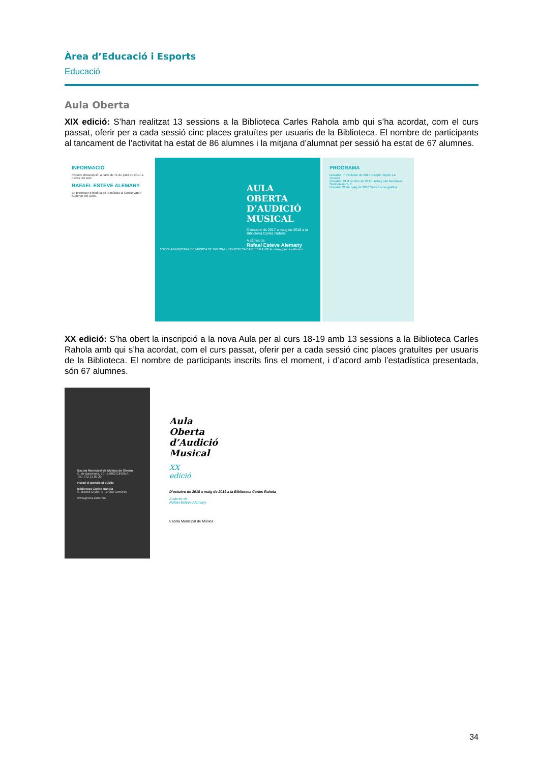Àrea d’Educació i Esports
Educació
Aula Oberta
XIX edició: S’han realitzat 13 sessions a la Biblioteca Carles Rahola amb qui s’ha acordat, com el curs passat, oferir per a cada sessió cinc places gratuïtes per usuaris de la Biblioteca. El nombre de participants al tancament de l’activitat ha estat de 86 alumnes i la mitjana d’alumnat per sessió ha estat de 67 alumnes.
INFORMACIÓ
Període d’inscripció: a partir de l’1 de juliol de 2017 a través del web.
RAFAEL ESTEVE ALEMANY
És professor d’història de la música al Conservatori Superior del Liceu.
AULA
OBERTA
D’AUDICIÓ
MUSICAL
D’octubre de 2017 a maig de 2018 a la Biblioteca Carles Rahola
A càrrec de
Rafael Esteve Alemany
ESCOLA MUNICIPAL DE MÚSICA DE GIRONA · BIBLIOTECA CARLES RAHOLA · www.girona.cat/emm
PROGRAMA
Dissabte, 7 d’octubre de 2017 Joseph Haydn, La Creació
Dissabte, 21 d’octubre de 2017 Ludwig van Beethoven, Simfonia núm. 6
Dissabte 26 de maig de 2018 Sessió monogràfica
XX edició: S’ha obert la inscripció a la nova Aula per al curs 18-19 amb 13 sessions a la Biblioteca Carles Rahola amb qui s’ha acordat, com el curs passat, oferir per a cada sessió cinc places gratuïtes per usuaris de la Biblioteca. El nombre de participants inscrits fins el moment, i d’acord amb l’estadística presentada, són 67 alumnes.
Escola Municipal de Música de Girona
C. de Barcelona, 70 - 17002 GIRONA
Tel.: 972 21 00 30
Horari d’atenció al públic
Biblioteca Carles Rahola
C. d’Emili Grahit, 4 - 17002 GIRONA
www.girona.cat/emm
Aula
Oberta
d’Audició
Musical
XX
edició
D’octubre de 2018 a maig de 2019 a la Biblioteca Carles Rahola
A càrrec de
Rafael Esteve Alemany
Escola Municipal de Música
34